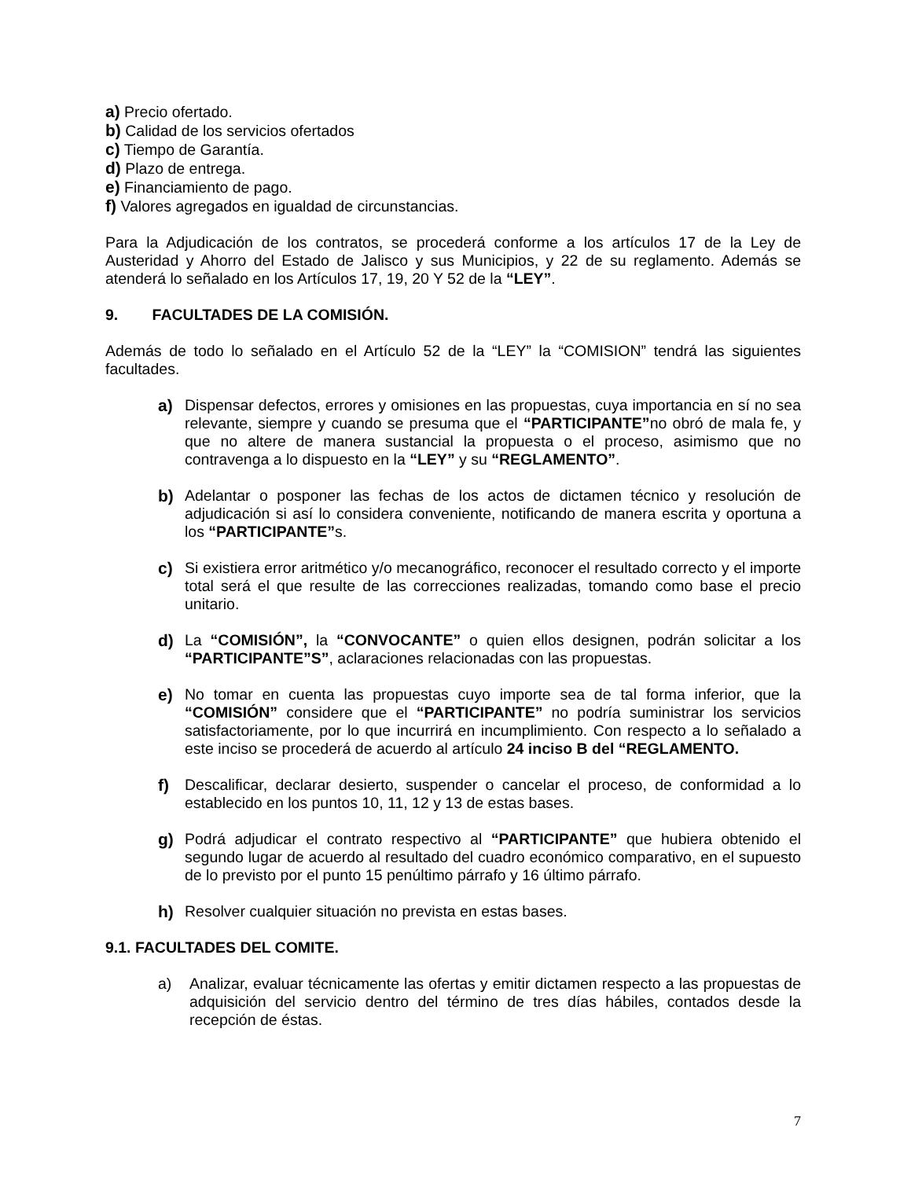a) Precio ofertado.
b) Calidad de los servicios ofertados
c) Tiempo de Garantía.
d) Plazo de entrega.
e) Financiamiento de pago.
f) Valores agregados en igualdad de circunstancias.
Para la Adjudicación de los contratos, se procederá conforme a los artículos 17 de la Ley de Austeridad y Ahorro del Estado de Jalisco y sus Municipios, y 22 de su reglamento. Además se atenderá lo señalado en los Artículos 17, 19, 20 Y 52 de la “LEY”.
9. FACULTADES DE LA COMISIÓN.
Además de todo lo señalado en el Artículo 52 de la “LEY” la “COMISION” tendrá las siguientes facultades.
a) Dispensar defectos, errores y omisiones en las propuestas, cuya importancia en sí no sea relevante, siempre y cuando se presuma que el “PARTICIPANTE”no obró de mala fe, y que no altere de manera sustancial la propuesta o el proceso, asimismo que no contravenga a lo dispuesto en la “LEY” y su “REGLAMENTO”.
b) Adelantar o posponer las fechas de los actos de dictamen técnico y resolución de adjudicación si así lo considera conveniente, notificando de manera escrita y oportuna a los “PARTICIPANTE”s.
c) Si existiera error aritmético y/o mecanográfico, reconocer el resultado correcto y el importe total será el que resulte de las correcciones realizadas, tomando como base el precio unitario.
d) La “COMISIÓN”, la “CONVOCANTE” o quien ellos designen, podrán solicitar a los “PARTICIPANTE”S”, aclaraciones relacionadas con las propuestas.
e) No tomar en cuenta las propuestas cuyo importe sea de tal forma inferior, que la “COMISIÓN” considere que el “PARTICIPANTE” no podría suministrar los servicios satisfactoriamente, por lo que incurrirá en incumplimiento. Con respecto a lo señalado a este inciso se procederá de acuerdo al artículo 24 inciso B del “REGLAMENTO.
f) Descalificar, declarar desierto, suspender o cancelar el proceso, de conformidad a lo establecido en los puntos 10, 11, 12 y 13 de estas bases.
g) Podrá adjudicar el contrato respectivo al “PARTICIPANTE” que hubiera obtenido el segundo lugar de acuerdo al resultado del cuadro económico comparativo, en el supuesto de lo previsto por el punto 15 penúltimo párrafo y 16 último párrafo.
h) Resolver cualquier situación no prevista en estas bases.
9.1. FACULTADES DEL COMITE.
a) Analizar, evaluar técnicamente las ofertas y emitir dictamen respecto a las propuestas de adquisición del servicio dentro del término de tres días hábiles, contados desde la recepción de éstas.
7